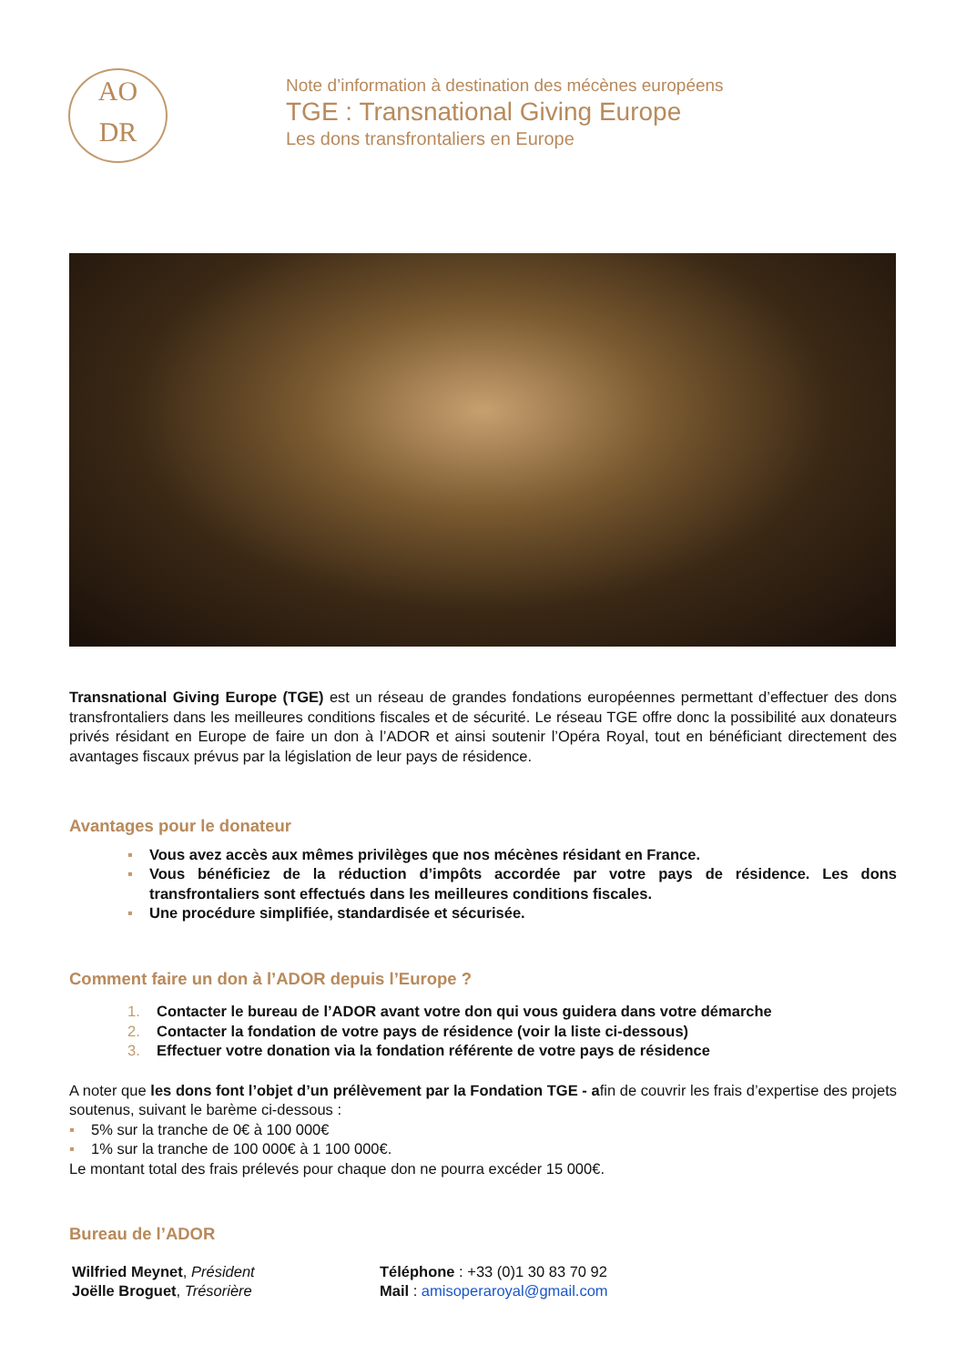AO
DR
Note d’information à destination des mécènes européens
TGE : Transnational Giving Europe
Les dons transfrontaliers en Europe
Transnational Giving Europe (TGE) est un réseau de grandes fondations européennes permettant d’effectuer des dons transfrontaliers dans les meilleures conditions fiscales et de sécurité. Le réseau TGE offre donc la possibilité aux donateurs privés résidant en Europe de faire un don à l’ADOR et ainsi soutenir l’Opéra Royal, tout en bénéficiant directement des avantages fiscaux prévus par la législation de leur pays de résidence.
Avantages pour le donateur
▪ Vous avez accès aux mêmes privilèges que nos mécènes résidant en France.
▪ Vous bénéficiez de la réduction d’impôts accordée par votre pays de résidence. Les dons transfrontaliers sont effectués dans les meilleures conditions fiscales.
▪ Une procédure simplifiée, standardisée et sécurisée.
Comment faire un don à l’ADOR depuis l’Europe ?
1. Contacter le bureau de l’ADOR avant votre don qui vous guidera dans votre démarche
2. Contacter la fondation de votre pays de résidence (voir la liste ci-dessous)
3. Effectuer votre donation via la fondation référente de votre pays de résidence
A noter que les dons font l’objet d’un prélèvement par la Fondation TGE - afin de couvrir les frais d’expertise des projets soutenus, suivant le barème ci-dessous :
▪ 5% sur la tranche de 0€ à 100 000€
▪ 1% sur la tranche de 100 000€ à 1 100 000€.
Le montant total des frais prélevés pour chaque don ne pourra excéder 15 000€.
Bureau de l’ADOR
Wilfried Meynet, Président
Joëlle Broguet, Trésorière
Téléphone : +33 (0)1 30 83 70 92
Mail : amisoperaroyal@gmail.com